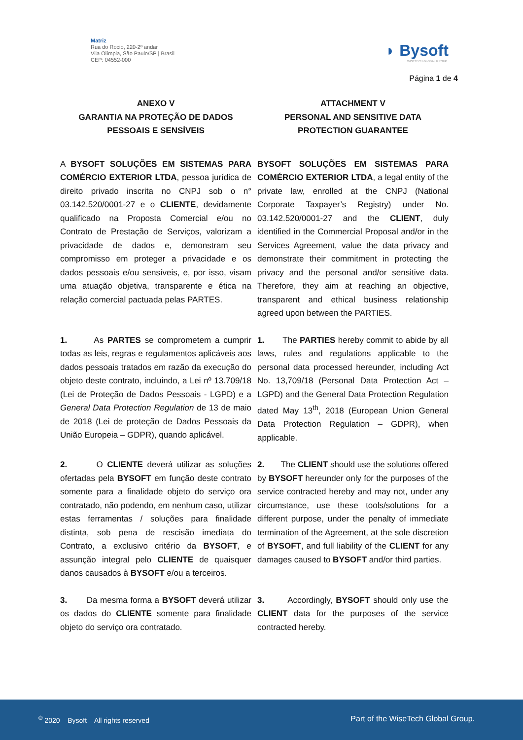Matriz
Rua do Rocio, 220-2º andar
Vila Olímpia, São Paulo/SP | Brasil
CEP: 04552-000
◗ Bysoft
WISETECH GLOBAL GROUP
Página 1 de 4
| ANEXO V GARANTIA NA PROTEÇÃO DE DADOS PESSOAIS E SENSÍVEIS | ATTACHMENT V PERSONAL AND SENSITIVE DATA PROTECTION GUARANTEE |
| A BYSOFT SOLUÇÕES EM SISTEMAS PARA COMÉRCIO EXTERIOR LTDA , pessoa jurídica de direito privado inscrita no CNPJ sob o n° 03.142.520/0001-27 e o CLIENTE , devidamente qualificado na Proposta Comercial e/ou no Contrato de Prestação de Serviços, valorizam a privacidade de dados e, demonstram seu compromisso em proteger a privacidade e os dados pessoais e/ou sensíveis, e, por isso, visam uma atuação objetiva, transparente e ética na relação comercial pactuada pelas PARTES. | BYSOFT SOLUÇÕES EM SISTEMAS PARA COMÉRCIO EXTERIOR LTDA , a legal entity of the private law, enrolled at the CNPJ (National Corporate Taxpayer’s Registry) under No. 03.142.520/0001-27 and the CLIENT , duly identified in the Commercial Proposal and/or in the Services Agreement, value the data privacy and demonstrate their commitment in protecting the privacy and the personal and/or sensitive data. Therefore, they aim at reaching an objective, transparent and ethical business relationship agreed upon between the PARTIES. |
| 1. As PARTES se comprometem a cumprir todas as leis, regras e regulamentos aplicáveis aos dados pessoais tratados em razão da execução do objeto deste contrato, incluindo, a Lei nº 13.709/18 (Lei de Proteção de Dados Pessoais - LGPD) e a General Data Protection Regulation de 13 de maio de 2018 (Lei de proteção de Dados Pessoais da União Europeia – GDPR), quando aplicável. | 1. The PARTIES hereby commit to abide by all laws, rules and regulations applicable to the personal data processed hereunder, including Act No. 13,709/18 (Personal Data Protection Act – LGPD) and the General Data Protection Regulation dated May 13<sup>th</sup>, 2018 (European Union General Data Protection Regulation – GDPR), when applicable. |
| 2. O CLIENTE deverá utilizar as soluções ofertadas pela BYSOFT em função deste contrato somente para a finalidade objeto do serviço ora contratado, não podendo, em nenhum caso, utilizar estas ferramentas / soluções para finalidade distinta, sob pena de rescisão imediata do Contrato, a exclusivo critério da BYSOFT , e assunção integral pelo CLIENTE de quaisquer danos causados à BYSOFT e/ou a terceiros. | 2. The CLIENT should use the solutions offered by BYSOFT hereunder only for the purposes of the service contracted hereby and may not, under any circumstance, use these tools/solutions for a different purpose, under the penalty of immediate termination of the Agreement, at the sole discretion of BYSOFT , and full liability of the CLIENT for any damages caused to BYSOFT and/or third parties. |
| 3. Da mesma forma a BYSOFT deverá utilizar os dados do CLIENTE somente para finalidade objeto do serviço ora contratado. | 3. Accordingly, BYSOFT should only use the CLIENT data for the purposes of the service contracted hereby. |
<sup>®</sup> 2020 Bysoft – All rights reserved
Part of the WiseTech Global Group.